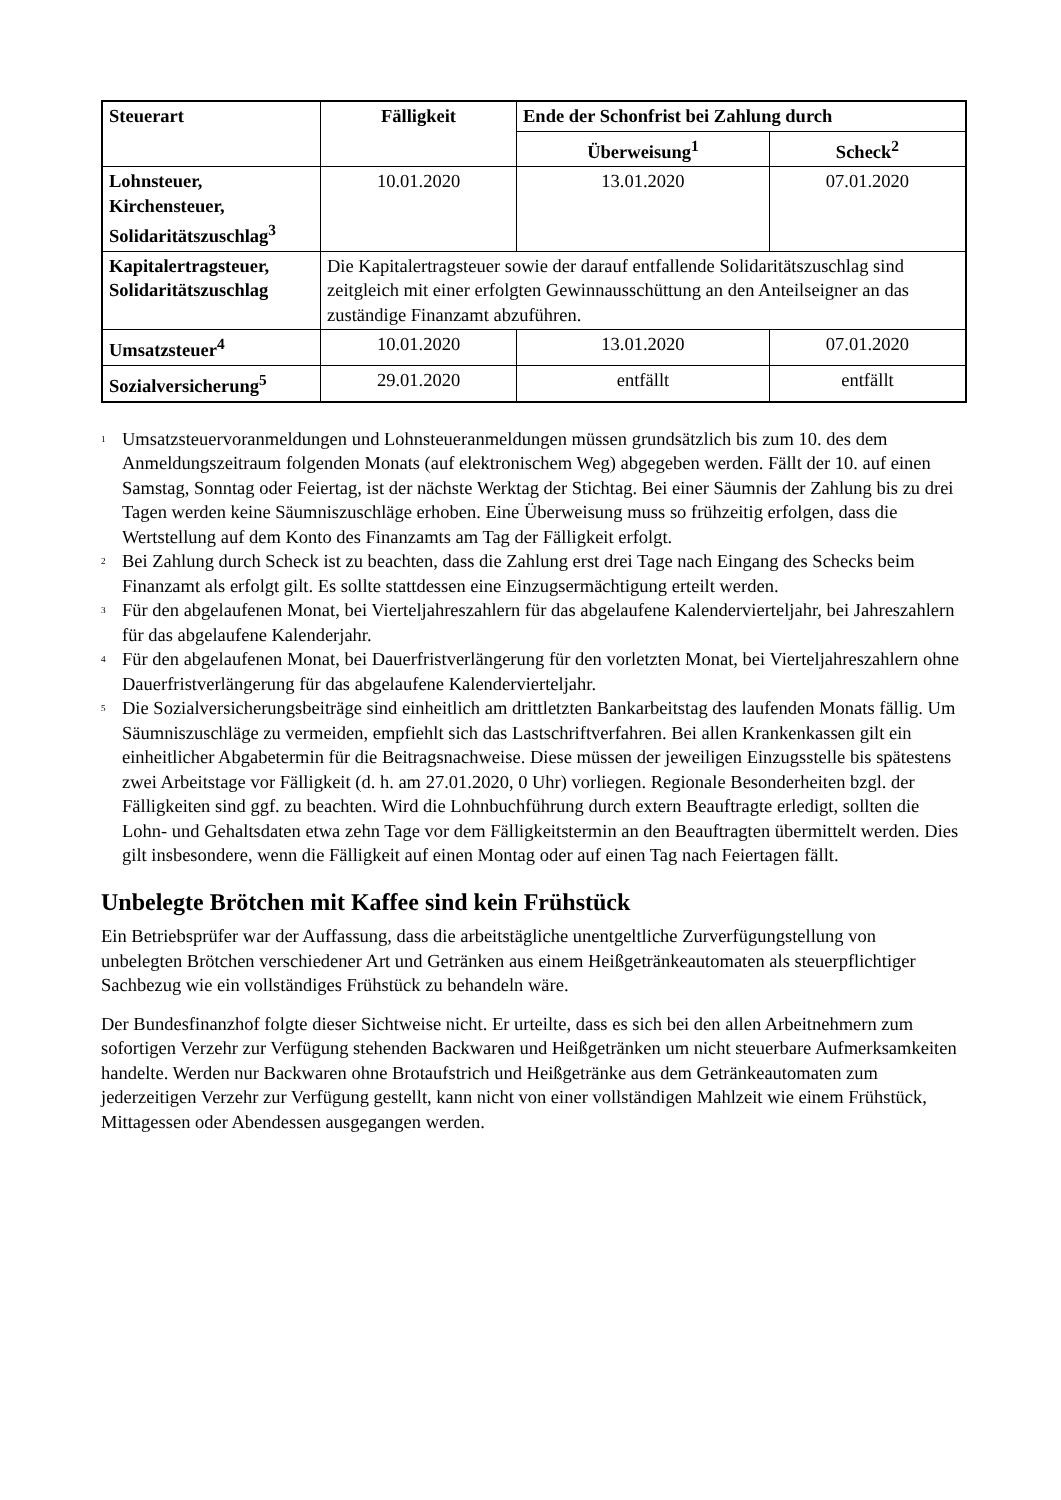| Steuerart | Fälligkeit | Ende der Schonfrist bei Zahlung durch | |
| --- | --- | --- | --- |
| | | Überweisung<sup>1</sup> | Scheck<sup>2</sup> |
| Lohnsteuer, Kirchensteuer, Solidaritätszuschlag<sup>3</sup> | 10.01.2020 | 13.01.2020 | 07.01.2020 |
| Kapitalertragsteuer, Solidaritätszuschlag | Die Kapitalertragsteuer sowie der darauf entfallende Solidaritätszuschlag sind zeitgleich mit einer erfolgten Gewinnausschüttung an den Anteilseigner an das zuständige Finanzamt abzuführen. | | |
| Umsatzsteuer<sup>4</sup> | 10.01.2020 | 13.01.2020 | 07.01.2020 |
| Sozialversicherung<sup>5</sup> | 29.01.2020 | entfällt | entfällt |
<sup>1</sup> Umsatzsteuervoranmeldungen und Lohnsteueranmeldungen müssen grundsätzlich bis zum 10. des dem Anmeldungszeitraum folgenden Monats (auf elektronischem Weg) abgegeben werden. Fällt der 10. auf einen Samstag, Sonntag oder Feiertag, ist der nächste Werktag der Stichtag. Bei einer Säumnis der Zahlung bis zu drei Tagen werden keine Säumniszuschläge erhoben. Eine Überweisung muss so frühzeitig erfolgen, dass die Wertstellung auf dem Konto des Finanzamts am Tag der Fälligkeit erfolgt.
<sup>2</sup> Bei Zahlung durch Scheck ist zu beachten, dass die Zahlung erst drei Tage nach Eingang des Schecks beim Finanzamt als erfolgt gilt. Es sollte stattdessen eine Einzugsermächtigung erteilt werden.
<sup>3</sup> Für den abgelaufenen Monat, bei Vierteljahreszahlern für das abgelaufene Kalendervierteljahr, bei Jahreszahlern für das abgelaufene Kalenderjahr.
<sup>4</sup> Für den abgelaufenen Monat, bei Dauerfristverlängerung für den vorletzten Monat, bei Vierteljahreszahlern ohne Dauerfristverlängerung für das abgelaufene Kalendervierteljahr.
<sup>5</sup> Die Sozialversicherungsbeiträge sind einheitlich am drittletzten Bankarbeitstag des laufenden Monats fällig. Um Säumniszuschläge zu vermeiden, empfiehlt sich das Lastschriftverfahren. Bei allen Krankenkassen gilt ein einheitlicher Abgabetermin für die Beitragsnachweise. Diese müssen der jeweiligen Einzugsstelle bis spätestens zwei Arbeitstage vor Fälligkeit (d. h. am 27.01.2020, 0 Uhr) vorliegen. Regionale Besonderheiten bzgl. der Fälligkeiten sind ggf. zu beachten. Wird die Lohnbuchführung durch extern Beauftragte erledigt, sollten die Lohn- und Gehaltsdaten etwa zehn Tage vor dem Fälligkeitstermin an den Beauftragten übermittelt werden. Dies gilt insbesondere, wenn die Fälligkeit auf einen Montag oder auf einen Tag nach Feiertagen fällt.
Unbelegte Brötchen mit Kaffee sind kein Frühstück
Ein Betriebsprüfer war der Auffassung, dass die arbeitstägliche unentgeltliche Zurverfügungstellung von unbelegten Brötchen verschiedener Art und Getränken aus einem Heißgetränkeautomaten als steuerpflichtiger Sachbezug wie ein vollständiges Frühstück zu behandeln wäre.
Der Bundesfinanzhof folgte dieser Sichtweise nicht. Er urteilte, dass es sich bei den allen Arbeitnehmern zum sofortigen Verzehr zur Verfügung stehenden Backwaren und Heißgetränken um nicht steuerbare Aufmerksamkeiten handelte. Werden nur Backwaren ohne Brotaufstrich und Heißgetränke aus dem Getränkeautomaten zum jederzeitigen Verzehr zur Verfügung gestellt, kann nicht von einer vollständigen Mahlzeit wie einem Frühstück, Mittagessen oder Abendessen ausgegangen werden.